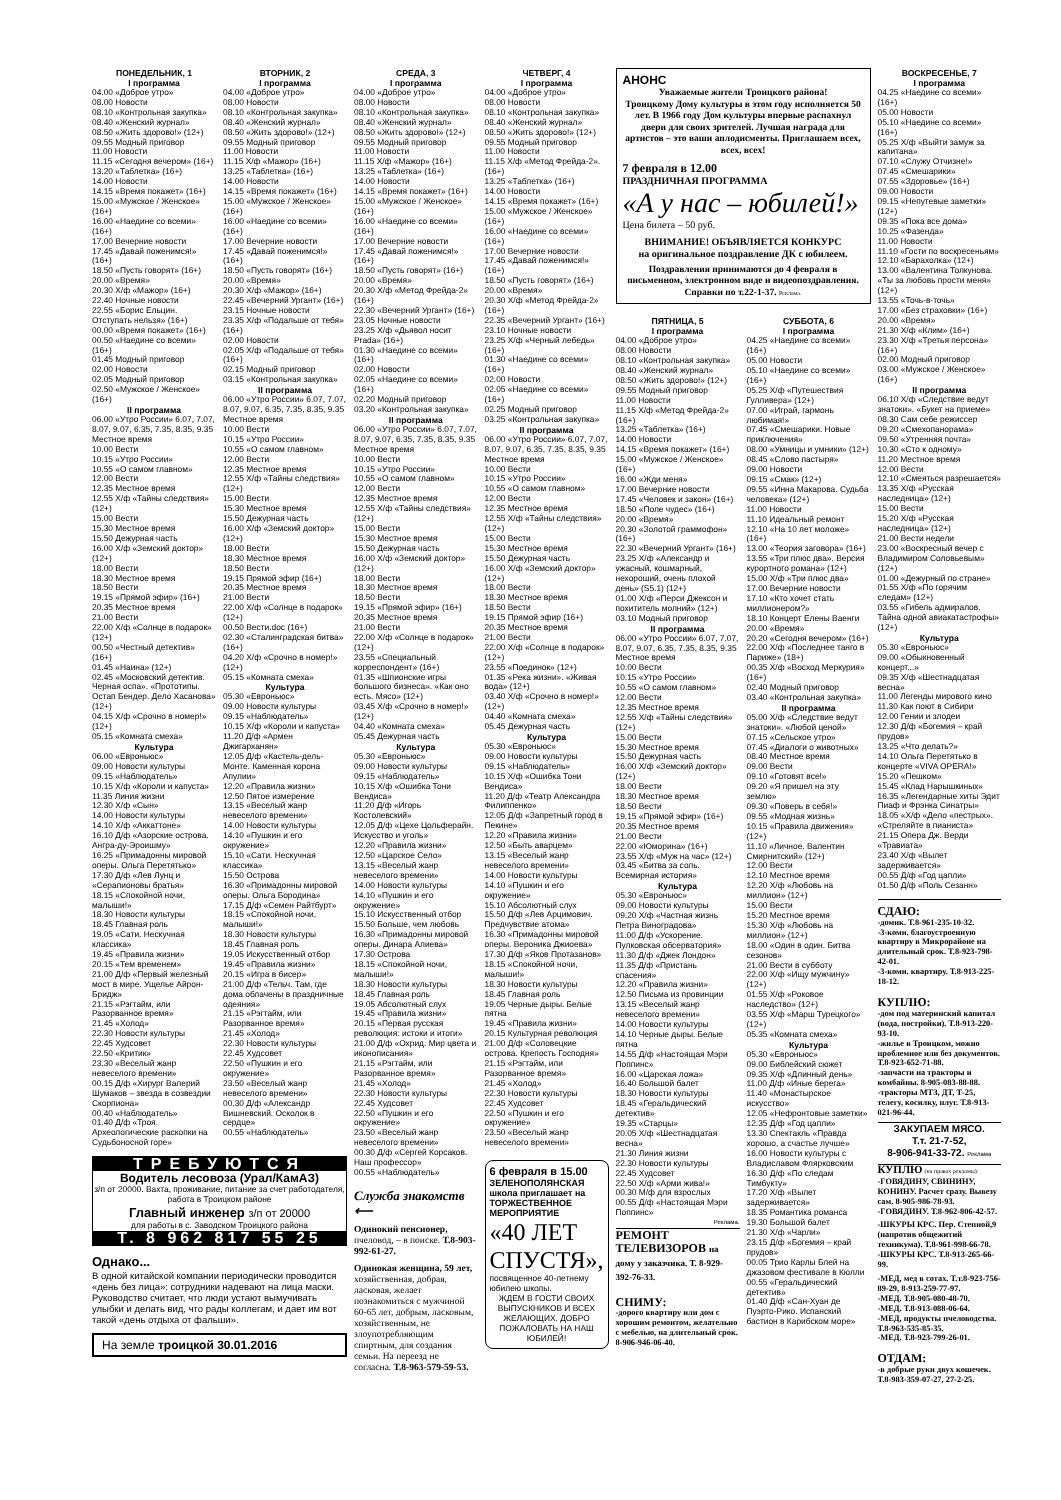ПОНЕДЕЛЬНИК, 1
I программа
04.00 «Доброе утро»
08.00 Новости
08.10 «Контрольная закупка»
08.40 «Женский журнал»
08.50 «Жить здорово!» (12+)
09.55 Модный приговор
11.00 Новости
11.15 «Сегодня вечером» (16+)
13.20 «Таблетка» (16+)
14.00 Новости
14.15 «Время покажет» (16+)
15.00 «Мужское / Женское» (16+)
16.00 «Наедине со всеми» (16+)
17.00 Вечерние новости
17.45 «Давай поженимся!» (16+)
18.50 «Пусть говорят» (16+)
20.00 «Время»
20.30 Х/ф «Мажор» (16+)
22.40 Ночные новости
22.55 «Борис Ельцин. Отступать нельзя» (16+)
00.00 «Время покажет» (16+)
00.50 «Наедине со всеми» (16+)
01.45 Модный приговор
02.00 Новости
02.05 Модный приговор
02.50 «Мужское / Женское» (16+)
II программа
06.00 «Утро России» 6.07, 7.07, 8.07, 9.07, 6.35, 7.35, 8.35, 9.35 Местное время
10.00 Вести
10.15 «Утро России»
10.55 «О самом главном»
12.00 Вести
12.35 Местное время
12.55 Х/ф «Тайны следствия» (12+)
15.00 Вести
15.30 Местное время
15.50 Дежурная часть
16.00 Х/ф «Земский доктор» (12+)
18.00 Вести
18.30 Местное время
18.50 Вести
19.15 «Прямой эфир» (16+)
20.35 Местное время
21.00 Вести
22.00 Х/ф «Солнце в подарок» (12+)
00.50 «Честный детектив» (16+)
01.45 «Наина» (12+)
02.45 «Московский детектив. Черная оспа». «Прототипы. Остап Бендер. Дело Хасанова» (12+)
04.15 Х/ф «Срочно в номер!» (12+)
05.15 «Комната смеха»
Культура
06.00 «Евроньюс»
09.00 Новости культуры
09.15 «Наблюдатель»
10.15 Х/ф «Короли и капуста»
11.35 Линия жизни
12.30 Х/ф «Сын»
14.00 Новости культуры
14.10 Х/ф «Аккаттоне»
16.10 Д/ф «Азорские острова. Ангра-ду-Эроишму»
16.25 «Примадонны мировой оперы. Ольга Перетятько»
17.30 Д/ф «Лев Лунц и «Серапионовы братья»
18.15 «Спокойной ночи, малыши!»
18.30 Новости культуры
18.45 Главная роль
19.05 «Сати. Нескучная классика»
19.45 «Правила жизни»
20.15 «Тем временем»
21.00 Д/ф «Первый железный мост в мире. Ущелье Айрон- Бридж»
21.15 «Рэгтайм, или Разорванное время»
21.45 «Холод»
22.30 Новости культуры
22.45 Худсовет
22.50 «Критик»
23.30 «Веселый жанр невеселого времени»
00.15 Д/ф «Хирург Валерий Шумаков – звезда в созвездии Скорпиона»
00.40 «Наблюдатель»
01.40 Д/ф «Троя. Археологические раскопки на Судьбоносной горе»
ВТОРНИК, 2
I программа
04.00 «Доброе утро»
08.00 Новости
08.10 «Контрольная закупка»
08.40 «Женский журнал»
08.50 «Жить здорово!» (12+)
09.55 Модный приговор
11.00 Новости
11.15 Х/ф «Мажор» (16+)
13.25 «Таблетка» (16+)
14.00 Новости
14.15 «Время покажет» (16+)
15.00 «Мужское / Женское» (16+)
16.00 «Наедине со всеми» (16+)
17.00 Вечерние новости
17.45 «Давай поженимся!» (16+)
18.50 «Пусть говорят» (16+)
20.00 «Время»
20.30 Х/ф «Мажор» (16+)
22.45 «Вечерний Ургант» (16+)
23.15 Ночные новости
23.35 Х/ф «Подальше от тебя» (16+)
02.00 Новости
02.05 Х/ф «Подальше от тебя» (16+)
02.15 Модный приговор
03.15 «Контрольная закупка»
II программа
06.00 «Утро России» 6.07, 7.07, 8.07, 9.07, 6.35, 7.35, 8.35, 9.35 Местное время
10.00 Вести
10.15 «Утро России»
10.55 «О самом главном»
12.00 Вести
12.35 Местное время
12.55 Х/ф «Тайны следствия» (12+)
15.00 Вести
15.30 Местное время
15.50 Дежурная часть
16.00 Х/ф «Земский доктор» (12+)
18.00 Вести
18.30 Местное время
18.50 Вести
19.15 Прямой эфир (16+)
20.35 Местное время
21.00 Вести
22.00 Х/ф «Солнце в подарок» (12+)
00.50 Вести.doc (16+)
02.30 «Сталинградская битва» (16+)
04.20 Х/ф «Срочно в номер!» (12+)
05.15 «Комната смеха»
Культура
05.30 «Евроньюс»
09.00 Новости культуры
09.15 «Наблюдатель»
10.15 Х/ф «Короли и капуста»
11.20 Д/ф «Армен Джигарханян»
12.05 Д/ф «Кастель-дель-Монте. Каменная корона Апулии»
12.20 «Правила жизни»
12.50 Пятое измерение
13.15 «Веселый жанр невеселого времени»
14.00 Новости культуры
14.10 «Пушкин и его окружение»
15.10 «Сати. Нескучная классика»
15.50 Острова
16.30 «Примадонны мировой оперы. Ольга Бородина»
17.15 Д/ф «Семен Райтбурт»
18.15 «Спокойной ночи, малыши!»
18.30 Новости культуры
18.45 Главная роль
19.05 Искусственный отбор
19.45 «Правила жизни»
20.15 «Игра в бисер»
21.00 Д/ф «Тельч. Там, где дома облачены в праздничные одеяния»
21.15 «Рэгтайм, или Разорванное время»
21.45 «Холод»
22.30 Новости культуры
22.45 Худсовет
22.50 «Пушкин и его окружение»
23.50 «Веселый жанр невеселого времени»
00.30 Д/ф «Александр Вишневский. Осколок в сердце»
00.55 «Наблюдатель»
ТРЕБУЮТСЯ
Водитель лесовоза (Урал/КамАЗ)
з/п от 20000. Вахта, проживание, питание за счет работодателя, работа в Троицком районе
Главный инженер з/п от 20000
для работы в с. Заводском Троицкого района
Т. 8 962 817 55 25
Однако...
В одной китайской компании периодически проводится «день без лица»: сотрудники надевают на лица маски. Руководство считает, что люди устают вымучивать улыбки и делать вид, что рады коллегам, и дает им вот такой «день отдыха от фальши».
На земле троицкой 30.01.2016
СРЕДА, 3
I программа
04.00 «Доброе утро»
08.00 Новости
08.10 «Контрольная закупка»
08.40 «Женский журнал»
08.50 «Жить здорово!» (12+)
09.55 Модный приговор
11.00 Новости
11.15 Х/ф «Мажор» (16+)
13.25 «Таблетка» (16+)
14.00 Новости
14.15 «Время покажет» (16+)
15.00 «Мужское / Женское» (16+)
16.00 «Наедине со всеми» (16+)
17.00 Вечерние новости
17.45 «Давай поженимся!» (16+)
18.50 «Пусть говорят» (16+)
20.00 «Время»
20.30 Х/ф «Метод Фрейда-2» (16+)
22.30 «Вечерний Ургант» (16+)
23.05 Ночные новости
23.25 Х/ф «Дьявол носит Prada» (16+)
01.30 «Наедине со всеми» (16+)
02.00 Новости
02.05 «Наедине со всеми» (16+)
02.20 Модный приговор
03.20 «Контрольная закупка»
II программа
06.00 «Утро России» 6.07, 7.07, 8.07, 9.07, 6.35, 7.35, 8.35, 9.35 Местное время
10.00 Вести
10.15 «Утро России»
10.55 «О самом главном»
12.00 Вести
12.35 Местное время
12.55 Х/ф «Тайны следствия» (12+)
15.00 Вести
15.30 Местное время
15.50 Дежурная часть
16.00 Х/ф «Земский доктор» (12+)
18.00 Вести
18.30 Местное время
18.50 Вести
19.15 «Прямой эфир» (16+)
20.35 Местное время
21.00 Вести
22.00 Х/ф «Солнце в подарок» (12+)
23.55 «Специальный корреспондент» (16+)
01.35 «Шпионские игры большого бизнеса». «Как оно есть. Мясо» (12+)
03.45 Х/ф «Срочно в номер!» (12+)
04.40 «Комната смеха»
05.45 Дежурная часть
Культура
05.30 «Евроньюс»
09.00 Новости культуры
09.15 «Наблюдатель»
10.15 Х/ф «Ошибка Тони Вендиса»
11.20 Д/ф «Игорь Костолевский»
12.05 Д/ф «Цехе Цольферайн. Искусство и уголь»
12.20 «Правила жизни»
12.50 «Царское Село»
13.15 «Веселый жанр невеселого времени»
14.00 Новости культуры
14.10 «Пушкин и его окружение»
15.10 Искусственный отбор
15.50 Больше, чем любовь
16.30 «Примадонны мировой оперы. Динара Алиева»
17.30 Острова
18.15 «Спокойной ночи, малыши!»
18.30 Новости культуры
18.45 Главная роль
19.05 Абсолютный слух
19.45 «Правила жизни»
20.15 «Первая русская революция: истоки и итоги»
21.00 Д/ф «Охрид. Мир цвета и иконописания»
21.15 «Рэгтайм, или Разорванное время»
21.45 «Холод»
22.30 Новости культуры
22.45 Худсовет
22.50 «Пушкин и его окружение»
23.50 «Веселый жанр невеселого времени»
00.30 Д/ф «Сергей Корсаков. Наш профессор»
00.55 «Наблюдатель»
Служба знакомств ⟵
Одинокий пенсионер, пчеловод, – в поиске. Т.8-903-992-61-27.
Одинокая женщина, 59 лет, хозяйственная, добрая, ласковая, желает познакомиться с мужчиной 60-65 лет, добрым, ласковым, хозяйственным, не злоупотребляющим спиртным, для создания семьи. На переезд не согласна. Т.8-963-579-59-53.
ЧЕТВЕРГ, 4
I программа
04.00 «Доброе утро»
08.00 Новости
08.10 «Контрольная закупка»
08.40 «Женский журнал»
08.50 «Жить здорово!» (12+)
09.55 Модный приговор
11.00 Новости
11.15 Х/ф «Метод Фрейда-2». (16+)
13.25 «Таблетка» (16+)
14.00 Новости
14.15 «Время покажет» (16+)
15.00 «Мужское / Женское» (16+)
16.00 «Наедине со всеми» (16+)
17.00 Вечерние новости
17.45 «Давай поженимся!» (16+)
18.50 «Пусть говорят» (16+)
20.00 «Время»
20.30 Х/ф «Метод Фрейда-2» (16+)
22.35 «Вечерний Ургант» (16+)
23.10 Ночные новости
23.25 Х/ф «Черный лебедь» (16+)
01.30 «Наедине со всеми» (16+)
02.00 Новости
02.05 «Наедине со всеми» (16+)
02.25 Модный приговор
03.25 «Контрольная закупка»
II программа
06.00 «Утро России» 6.07, 7.07, 8.07, 9.07, 6.35, 7.35, 8.35, 9.35 Местное время
10.00 Вести
10.15 «Утро России»
10.55 «О самом главном»
12.00 Вести
12.35 Местное время
12.55 Х/ф «Тайны следствия» (12+)
15.00 Вести
15.30 Местное время
15.50 Дежурная часть
16.00 Х/ф «Земский доктор» (12+)
18.00 Вести
18.30 Местное время
18.50 Вести
19.15 Прямой эфир (16+)
20.35 Местное время
21.00 Вести
22.00 Х/ф «Солнце в подарок» (12+)
23.55 «Поединок» (12+)
01.35 «Река жизни». «Живая вода» (12+)
03.40 Х/ф «Срочно в номер!» (12+)
04.40 «Комната смеха»
05.45 Дежурная часть
Культура
05.30 «Евроньюс»
09.00 Новости культуры
09.15 «Наблюдатель»
10.15 Х/ф «Ошибка Тони Вендиса»
11.20 Д/ф «Театр Александра Филиппенко»
12.05 Д/ф «Запретный город в Пекине»
12.20 «Правила жизни»
12.50 «Быть аварцем»
13.15 «Веселый жанр невеселого времени»
14.00 Новости культуры
14.10 «Пушкин и его окружение»
15.10 Абсолютный слух
15.50 Д/ф «Лев Арцимович. Предчувствие атома»
16.30 «Примадонны мировой оперы. Вероника Джиоева»
17.30 Д/ф «Яков Протазанов»
18.15 «Спокойной ночи, малыши!»
18.30 Новости культуры
18.45 Главная роль
19.05 Черные дыры. Белые пятна
19.45 «Правила жизни»
20.15 Культурная революция
21.00 Д/ф «Соловецкие острова. Крепость Господня»
21.15 «Рэгтайм, или Разорванное время»
21.45 «Холод»
22.30 Новости культуры
22.45 Худсовет
22.50 «Пушкин и его окружение»
23.50 «Веселый жанр невеселого времени»
6 февраля в 15.00
ЗЕЛЕНОПОЛЯНСКАЯ школа приглашает на ТОРЖЕСТВЕННОЕ МЕРОПРИЯТИЕ
«40 ЛЕТ СПУСТЯ»,
посвященное 40-летнему юбилею школы.
ЖДЕМ В ГОСТИ СВОИХ ВЫПУСКНИКОВ И ВСЕХ ЖЕЛАЮЩИХ. ДОБРО ПОЖАЛОВАТЬ НА НАШ ЮБИЛЕЙ!
АНОНС
Уважаемые жители Троицкого района!
Троицкому Дому культуры в этом году исполняется 50 лет. В 1966 году Дом культуры впервые распахнул двери для своих зрителей. Лучшая награда для артистов – это ваши аплодисменты. Приглашаем всех, всех, всех!
7 февраля в 12.00
ПРАЗДНИЧНАЯ ПРОГРАММА
«А у нас – юбилей!»
Цена билета – 50 руб.
ВНИМАНИЕ! ОБЪЯВЛЯЕТСЯ КОНКУРС
на оригинальное поздравление ДК с юбилеем.
Поздравления принимаются до 4 февраля в письменном, электронном виде и видеопоздравления. Справки по т.22-1-37. Реклама.
ПЯТНИЦА, 5
I программа
04.00 «Доброе утро»
08.00 Новости
08.10 «Контрольная закупка»
08.40 «Женский журнал»
08.50 «Жить здорово!» (12+)
09.55 Модный приговор
11.00 Новости
11.15 Х/ф «Метод Фрейда-2» (16+)
13.25 «Таблетка» (16+)
14.00 Новости
14.15 «Время покажет» (16+)
15.00 «Мужское / Женское» (16+)
16.00 «Жди меня»
17.00 Вечерние новости
17.45 «Человек и закон» (16+)
18.50 «Поле чудес» (16+)
20.00 «Время»
20.30 «Золотой граммофон» (16+)
22.30 «Вечерний Ургант» (16+)
23.25 Х/ф «Александр и ужасный, кошмарный, нехороший, очень плохой день» (S5.1) (12+)
01.00 Х/ф «Перси Джексон и похититель молний» (12+)
03.10 Модный приговор
II программа
06.00 «Утро России» 6.07, 7.07, 8.07, 9.07, 6.35, 7.35, 8.35, 9.35 Местное время
10.00 Вести
10.15 «Утро России»
10.55 «О самом главном»
12.00 Вести
12.35 Местное время
12.55 Х/ф «Тайны следствия» (12+)
15.00 Вести
15.30 Местное время
15.50 Дежурная часть
16.00 Х/ф «Земский доктор» (12+)
18.00 Вести
18.30 Местное время
18.50 Вести
19.15 «Прямой эфир» (16+)
20.35 Местное время
21.00 Вести
22.00 «Юморина» (16+)
23.55 Х/ф «Муж на час» (12+)
03.45 «Битва за соль. Всемирная история»
Культура
05.30 «Евроньюс»
09.00 Новости культуры
09.20 Х/ф «Частная жизнь Петра Виноградова»
11.00 Д/ф «Ускорение. Пулковская обсерватория»
11.30 Д/ф «Джек Лондон»
11.35 Д/ф «Пристань спасения»
12.20 «Правила жизни»
12.50 Письма из провинции
13.15 «Веселый жанр невеселого времени»
14.00 Новости культуры
14.10 Черные дыры. Белые пятна
14.55 Д/ф «Настоящая Мэри Поппинс»
16.00 «Царская ложа»
16.40 Большой балет
18.30 Новости культуры
18.45 «Геральдический детектив»
19.35 «Старцы»
20.05 Х/ф «Шестнадцатая весна»
21.30 Линия жизни
22.30 Новости культуры
22.45 Худсовет
22.50 Х/ф «Арми жива!»
00.30 М/ф для взрослых
00.55 Д/ф «Настоящая Мэри Поппинс»
Реклама.
РЕМОНТ ТЕЛЕВИЗОРОВ на дому у заказчика. Т. 8-929-392-76-33.
СНИМУ:
-дорого квартиру или дом с хорошим ремонтом, желательно с мебелью, на длительный срок. 8-906-946-06-40.
СУББОТА, 6
I программа
04.25 «Наедине со всеми» (16+)
05.00 Новости
05.10 «Наедине со всеми» (16+)
05.25 Х/ф «Путешествия Гулливера» (12+)
07.00 «Играй, гармонь любимая!»
07.45 «Смешарики. Новые приключения»
08.00 «Умницы и умники» (12+)
08.45 «Слово пастыря»
09.00 Новости
09.15 «Смак» (12+)
09.55 «Инна Макарова. Судьба человека» (12+)
11.00 Новости
11.10 Идеальный ремонт
12.10 «На 10 лет моложе» (16+)
13.00 «Теория заговора» (16+)
13.55 «Три плюс два». Версия курортного романа» (12+)
15.00 Х/ф «Три плюс два»
17.00 Вечерние новости
17.10 «Кто хочет стать миллионером?»
18.10 Концерт Елены Ваенги
20.00 «Время»
20.20 «Сегодня вечером» (16+)
22.00 Х/ф «Последнее танго в Париже» (18+)
00.35 Х/ф «Восход Меркурия» (16+)
02.40 Модный приговор
03.40 «Контрольная закупка»
II программа
05.00 Х/ф «Следствие ведут знатоки». «Любой ценой»
07.15 «Сельское утро»
07.45 «Диалоги о животных»
08.40 Местное время
09.00 Вести
09.10 «Готовят все!»
09.20 «Я пришел на эту землю»
09.30 «Поверь в себя!»
09.55 «Модная жизнь»
10.15 «Правила движения» (12+)
11.10 «Личное. Валентин Смирнитский» (12+)
12.00 Вести
12.10 Местное время
12.20 Х/ф «Любовь на миллион» (12+)
15.00 Вести
15.20 Местное время
15.30 Х/ф «Любовь на миллион» (12+)
18.00 «Один в один. Битва сезонов»
21.00 Вести в субботу
22.00 Х/ф «Ищу мужчину» (12+)
01.55 Х/ф «Роковое наследство» (12+)
03.55 Х/ф «Марш Турецкого» (12+)
05.35 «Комната смеха»
Культура
05.30 «Евроньюс»
09.00 Библейский сюжет
09.35 Х/ф «Длинный день»
11.00 Д/ф «Иные берега»
11.40 «Монастырское искусство»
12.05 «Нефронтовые заметки»
12.35 Д/ф «Год цапли»
13.30 Спектакль «Правда хорошо, а счастье лучше»
16.00 Новости культуры с Владиславом Флярковским
16.30 Д/ф «По следам Тимбукту»
17.20 Х/ф «Вылет задерживается»
18.35 Романтика романса
19.30 Большой балет
21.30 Х/ф «Чарли»
23.15 Д/ф «Богемия – край прудов»
00.05 Трио Карлы Блей на джазовом фестивале в Кюлли
00.55 «Геральдический детектив»
01.40 Д/ф «Сан-Хуан де Пуэрто-Рико. Испанский бастион в Карибском море»
ВОСКРЕСЕНЬЕ, 7
I программа
04.25 «Наедине со всеми» (16+)
05.00 Новости
05.10 «Наедине со всеми» (16+)
05.25 Х/ф «Выйти замуж за капитана»
07.10 «Служу Отчизне!»
07.45 «Смешарики»
07.55 «Здоровье» (16+)
09.00 Новости
09.15 «Непутевые заметки» (12+)
09.35 «Пока все дома»
10.25 «Фазенда»
11.00 Новости
11.10 «Гости по воскресеньям»
12.10 «Барахолка» (12+)
13.00 «Валентина Толкунова. «Ты за любовь прости меня» (12+)
13.55 «Точь-в-точь»
17.00 «Без страховки» (16+)
20.00 «Время»
21.30 Х/ф «Клим» (16+)
23.30 Х/ф «Третья персона» (16+)
02.00 Модный приговор
03.00 «Мужское / Женское» (16+)
II программа
06.10 Х/ф «Следствие ведут знатоки». «Букет на приеме»
08.30 Сам себе режиссер
09.20 «Смехопанорама»
09.50 «Утренняя почта»
10.30 «Сто к одному»
11.20 Местное время
12.00 Вести
12.10 «Смеяться разрешается»
13.35 Х/ф «Русская наследница» (12+)
15.00 Вести
15.20 Х/ф «Русская наследница» (12+)
21.00 Вести недели
23.00 «Воскресный вечер с Владимиром Соловьевым» (12+)
01.00 «Дежурный по стране»
01.55 Х/ф «По горячим следам» (12+)
03.55 «Гибель адмиралов. Тайна одной авиакатастрофы» (12+)
Культура
05.30 «Евроньюс»
09.00 «Обыкновенный концерт...»
09.35 Х/ф «Шестнадцатая весна»
11.00 Легенды мирового кино
11.30 Как поют в Сибири
12.00 Гении и злодеи
12.30 Д/ф «Богемия – край прудов»
13.25 «Что делать?»
14.10 Ольга Перетятько в концерте «VIVA OPERA!»
15.20 «Пешком»
15.45 «Клад Нарышкиных»
16.35 «Легендарные хиты Эдит Пиаф и Фрэнка Синатры»
18.05 «Х/ф «Дело «пестрых». «Стреляйте в пианиста»
21.15 Опера Дж. Верди «Травиата»
23.40 Х/ф «Вылет задерживается»
00.55 Д/ф «Год цапли»
01.50 Д/ф «Поль Сезанн»
СДАЮ:
-домик. Т.8-961-235-10-32.
-3-комн. благоустроенную квартиру в Микрорайоне на длительный срок. Т.8-923-798-42-01.
-3-комн. квартиру. Т.8-913-225-18-12.
КУПЛЮ:
-дом под материнский капитал (вода, постройки). Т.8-913-220-93-10.
-жилье в Троицком, можно проблемное или без документов. Т.8-923-652-71-88.
-запчасти на тракторы и комбайны. 8-905-083-88-88.
-тракторы МТЗ, ДТ, Т-25, телегу, косилку, плуг. Т.8-913-021-96-44.
ЗАКУПАЕМ МЯСО.
Т.т. 21-7-52,
8-906-941-33-72. Реклама
КУПЛЮ (на правах рекламы):
-ГОВЯДИНУ, СВИНИНУ, КОНИНУ. Расчет сразу. Вывезу сам. 8-905-986-78-93.
-ГОВЯДИНУ. Т.8-962-806-42-57.
-ШКУРЫ КРС. Пер. Степной,9 (напротив общежитий техникума). Т.8-961-998-66-78.
-ШКУРЫ КРС. Т.8-913-265-66-99.
-МЕД, мед в сотах. Т.т.8-923-756-89-29, 8-913-259-77-97.
-МЕД. Т.8-905-080-48-70.
-МЕД. Т.8-913-088-06-64.
-МЕД, продукты пчеловодства. Т.8-963-535-85-35.
-МЕД. Т.8-923-799-26-01.
ОТДАМ:
-в добрые руки двух кошечек. Т.8-983-359-07-27, 27-2-25.